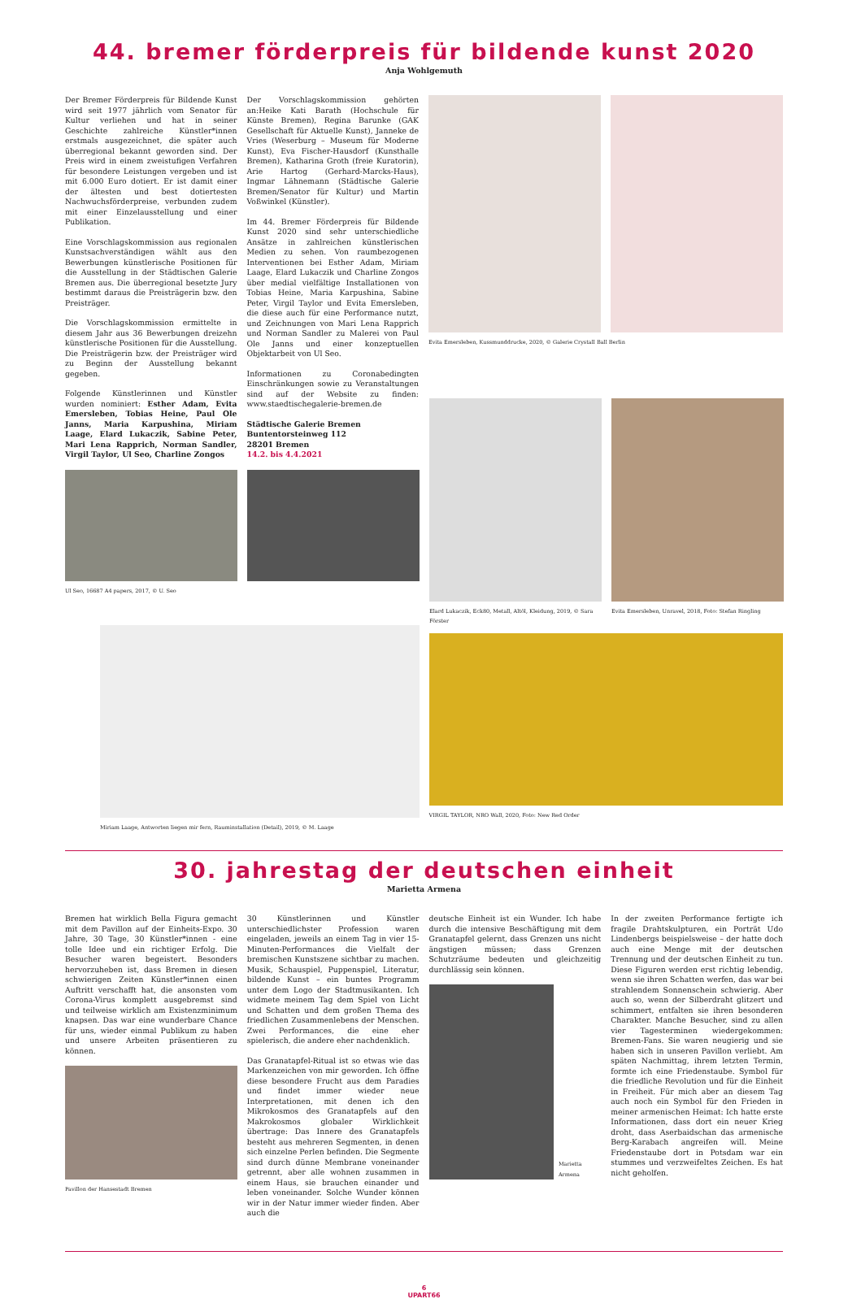44. bremer förderpreis für bildende kunst 2020
Anja Wohlgemuth
Der Bremer Förderpreis für Bildende Kunst wird seit 1977 jährlich vom Senator für Kultur verliehen und hat in seiner Geschichte zahlreiche Künstler*innen erstmals ausgezeichnet, die später auch überregional bekannt geworden sind. Der Preis wird in einem zweistufigen Verfahren für besondere Leistungen vergeben und ist mit 6.000 Euro dotiert. Er ist damit einer der ältesten und best dotiertesten Nachwuchsförderpreise, verbunden zudem mit einer Einzelausstellung und einer Publikation.
Eine Vorschlagskommission aus regionalen Kunstsachverständigen wählt aus den Bewerbungen künstlerische Positionen für die Ausstellung in der Städtischen Galerie Bremen aus. Die überregional besetzte Jury bestimmt daraus die Preisträgerin bzw. den Preisträger.
Die Vorschlagskommission ermittelte in diesem Jahr aus 36 Bewerbungen dreizehn künstlerische Positionen für die Ausstellung. Die Preisträgerin bzw. der Preisträger wird zu Beginn der Ausstellung bekannt gegeben.
Folgende Künstlerinnen und Künstler wurden nominiert: Esther Adam, Evita Emersleben, Tobias Heine, Paul Ole Janns, Maria Karpushina, Miriam Laage, Elard Lukaczik, Sabine Peter, Mari Lena Rapprich, Norman Sandler, Virgil Taylor, Ul Seo, Charline Zongos
Der Vorschlagskommission gehörten an:Heike Kati Barath (Hochschule für Künste Bremen), Regina Barunke (GAK Gesellschaft für Aktuelle Kunst), Janneke de Vries (Weserburg – Museum für Moderne Kunst), Eva Fischer-Hausdorf (Kunsthalle Bremen), Katharina Groth (freie Kuratorin), Arie Hartog (Gerhard-Marcks-Haus), Ingmar Lähnemann (Städtische Galerie Bremen/Senator für Kultur) und Martin Voßwinkel (Künstler).
Im 44. Bremer Förderpreis für Bildende Kunst 2020 sind sehr unterschiedliche Ansätze in zahlreichen künstlerischen Medien zu sehen. Von raumbezogenen Interventionen bei Esther Adam, Miriam Laage, Elard Lukaczik und Charline Zongos über medial vielfältige Installationen von Tobias Heine, Maria Karpushina, Sabine Peter, Virgil Taylor und Evita Emersleben, die diese auch für eine Performance nutzt, und Zeichnungen von Mari Lena Rapprich und Norman Sandler zu Malerei von Paul Ole Janns und einer konzeptuellen Objektarbeit von Ul Seo.
Informationen zu Coronabedingten Einschränkungen sowie zu Veranstaltungen sind auf der Website zu finden: www.staedtischegalerie-bremen.de
Städtische Galerie Bremen
Buntentorsteinweg 112
28201 Bremen
14.2. bis 4.4.2021
Evita Emersleben, Kussmunddrucke, 2020, © Galerie Crystall Ball Berlin
Ul Seo, 16687 A4 papers, 2017, © U. Seo
Elard Lukaczik, Eck80, Metall, Altöl, Kleidung, 2019, © Sara Förster
Evita Emersleben, Unravel, 2018, Foto: Stefan Ringling
Miriam Laage, Antworten liegen mir fern, Rauminstallation (Detail), 2019, © M. Laage
VIRGIL TAYLOR, NRO Wall, 2020, Foto: New Red Order
30. jahrestag der deutschen einheit
Marietta Armena
Bremen hat wirklich Bella Figura gemacht mit dem Pavillon auf der Einheits-Expo. 30 Jahre, 30 Tage, 30 Künstler*innen - eine tolle Idee und ein richtiger Erfolg. Die Besucher waren begeistert. Besonders hervorzuheben ist, dass Bremen in diesen schwierigen Zeiten Künstler*innen einen Auftritt verschafft hat, die ansonsten vom Corona-Virus komplett ausgebremst sind und teilweise wirklich am Existenzminimum knapsen. Das war eine wunderbare Chance für uns, wieder einmal Publikum zu haben und unsere Arbeiten präsentieren zu können.
Pavillon der Hansestadt Bremen
30 Künstlerinnen und Künstler unterschiedlichster Profession waren eingeladen, jeweils an einem Tag in vier 15-Minuten-Performances die Vielfalt der bremischen Kunstszene sichtbar zu machen. Musik, Schauspiel, Puppenspiel, Literatur, bildende Kunst – ein buntes Programm unter dem Logo der Stadtmusikanten. Ich widmete meinem Tag dem Spiel von Licht und Schatten und dem großen Thema des friedlichen Zusammenlebens der Menschen. Zwei Performances, die eine eher spielerisch, die andere eher nachdenklich.
Das Granatapfel-Ritual ist so etwas wie das Markenzeichen von mir geworden. Ich öffne diese besondere Frucht aus dem Paradies und findet immer wieder neue Interpretationen, mit denen ich den Mikrokosmos des Granatapfels auf den Makrokosmos globaler Wirklichkeit übertrage: Das Innere des Granatapfels besteht aus mehreren Segmenten, in denen sich einzelne Perlen befinden. Die Segmente sind durch dünne Membrane voneinander getrennt, aber alle wohnen zusammen in einem Haus, sie brauchen einander und leben voneinander. Solche Wunder können wir in der Natur immer wieder finden. Aber auch die
deutsche Einheit ist ein Wunder. Ich habe durch die intensive Beschäftigung mit dem Granatapfel gelernt, dass Grenzen uns nicht ängstigen müssen; dass Grenzen Schutzräume bedeuten und gleichzeitig durchlässig sein können.
Marietta Armena
In der zweiten Performance fertigte ich fragile Drahtskulpturen, ein Porträt Udo Lindenbergs beispielsweise – der hatte doch auch eine Menge mit der deutschen Trennung und der deutschen Einheit zu tun. Diese Figuren werden erst richtig lebendig, wenn sie ihren Schatten werfen, das war bei strahlendem Sonnenschein schwierig. Aber auch so, wenn der Silberdraht glitzert und schimmert, entfalten sie ihren besonderen Charakter. Manche Besucher, sind zu allen vier Tagesterminen wiedergekommen: Bremen-Fans. Sie waren neugierig und sie haben sich in unseren Pavillon verliebt. Am späten Nachmittag, ihrem letzten Termin, formte ich eine Friedenstaube. Symbol für die friedliche Revolution und für die Einheit in Freiheit. Für mich aber an diesem Tag auch noch ein Symbol für den Frieden in meiner armenischen Heimat: Ich hatte erste Informationen, dass dort ein neuer Krieg droht, dass Aserbaidschan das armenische Berg-Karabach angreifen will. Meine Friedenstaube dort in Potsdam war ein stummes und verzweifeltes Zeichen. Es hat nicht geholfen.
6
UPART66